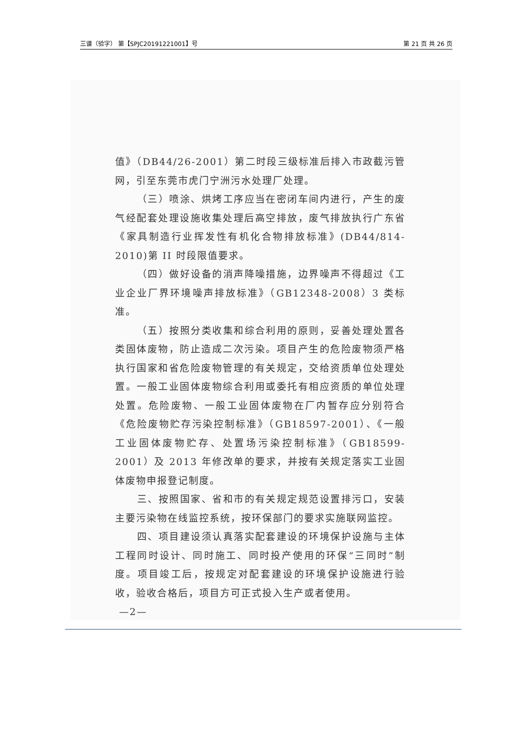三谱（验字） 第【SPJC20191221001】号 第 21 页 共 26 页
值》（DB44/26-2001）第二时段三级标准后排入市政截污管网，引至东莞市虎门宁洲污水处理厂处理。
（三）喷涂、烘烤工序应当在密闭车间内进行，产生的废气经配套处理设施收集处理后高空排放，废气排放执行广东省《家具制造行业挥发性有机化合物排放标准》(DB44/814-2010)第 II 时段限值要求。
（四）做好设备的消声降噪措施，边界噪声不得超过《工业企业厂界环境噪声排放标准》（GB12348-2008）3 类标准。
（五）按照分类收集和综合利用的原则，妥善处理处置各类固体废物，防止造成二次污染。项目产生的危险废物须严格执行国家和省危险废物管理的有关规定，交给资质单位处理处置。一般工业固体废物综合利用或委托有相应资质的单位处理处置。危险废物、一般工业固体废物在厂内暂存应分别符合《危险废物贮存污染控制标准》（GB18597-2001）、《一般工业固体废物贮存、处置场污染控制标准》（GB18599-2001）及 2013 年修改单的要求，并按有关规定落实工业固体废物申报登记制度。
三、按照国家、省和市的有关规定规范设置排污口，安装主要污染物在线监控系统，按环保部门的要求实施联网监控。
四、项目建设须认真落实配套建设的环境保护设施与主体工程同时设计、同时施工、同时投产使用的环保“三同时”制度。项目竣工后，按规定对配套建设的环境保护设施进行验收，验收合格后，项目方可正式投入生产或者使用。
—2—